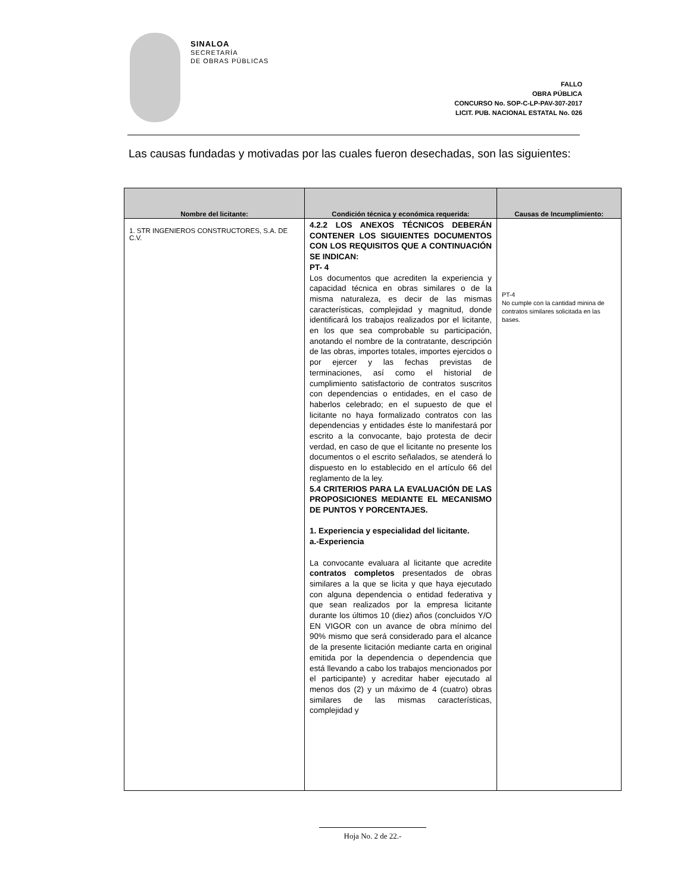SINALOA
SECRETARÍA
DE OBRAS PÚBLICAS
FALLO
OBRA PÚBLICA
CONCURSO No. SOP-C-LP-PAV-307-2017
LICIT. PUB. NACIONAL ESTATAL No. 026
Las causas fundadas y motivadas por las cuales fueron desechadas, son las siguientes:
| Nombre del licitante: | Condición técnica y económica requerida: | Causas de Incumplimiento: |
| --- | --- | --- |
| 1. STR INGENIEROS CONSTRUCTORES, S.A. DE C.V. | 4.2.2 LOS ANEXOS TÉCNICOS DEBERÁN CONTENER LOS SIGUIENTES DOCUMENTOS CON LOS REQUISITOS QUE A CONTINUACIÓN SE INDICAN: PT- 4 Los documentos que acrediten la experiencia y capacidad técnica en obras similares o de la misma naturaleza, es decir de las mismas características, complejidad y magnitud, donde identificará los trabajos realizados por el licitante, en los que sea comprobable su participación, anotando el nombre de la contratante, descripción de las obras, importes totales, importes ejercidos o por ejercer y las fechas previstas de terminaciones, así como el historial de cumplimiento satisfactorio de contratos suscritos con dependencias o entidades, en el caso de haberlos celebrado; en el supuesto de que el licitante no haya formalizado contratos con las dependencias y entidades éste lo manifestará por escrito a la convocante, bajo protesta de decir verdad, en caso de que el licitante no presente los documentos o el escrito señalados, se atenderá lo dispuesto en lo establecido en el artículo 66 del reglamento de la ley. 5.4 CRITERIOS PARA LA EVALUACIÓN DE LAS PROPOSICIONES MEDIANTE EL MECANISMO DE PUNTOS Y PORCENTAJES. 1. Experiencia y especialidad del licitante. a.-Experiencia La convocante evaluara al licitante que acredite contratos completos presentados de obras similares a la que se licita y que haya ejecutado con alguna dependencia o entidad federativa y que sean realizados por la empresa licitante durante los últimos 10 (diez) años (concluidos Y/O EN VIGOR con un avance de obra mínimo del 90% mismo que será considerado para el alcance de la presente licitación mediante carta en original emitida por la dependencia o dependencia que está llevando a cabo los trabajos mencionados por el participante) y acreditar haber ejecutado al menos dos (2) y un máximo de 4 (cuatro) obras similares de las mismas características, complejidad y | PT-4 No cumple con la cantidad minina de contratos similares solicitada en las bases. |
Hoja No. 2 de 22.-